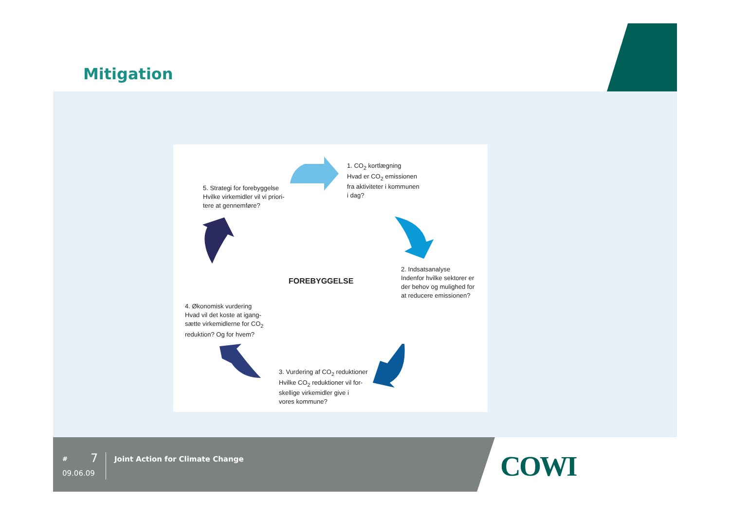Mitigation
1. CO<sub>2</sub> kortlægning
Hvad er CO<sub>2</sub> emissionen
fra aktiviteter i kommunen
i dag?
5. Strategi for forebyggelse
Hvilke virkemidler vil vi priori-
tere at gennemføre?
2. Indsatsanalyse
Indenfor hvilke sektorer er
der behov og mulighed for
at reducere emissionen?
FOREBYGGELSE
4. Økonomisk vurdering
Hvad vil det koste at igang-
sætte virkemidlerne for CO<sub>2</sub>
reduktion? Og for hvem?
3. Vurdering af CO<sub>2</sub> reduktioner
Hvilke CO<sub>2</sub> reduktioner vil for-
skellige virkemidler give i
vores kommune?
COWI
# 7
09.06.09
Joint Action for Climate Change